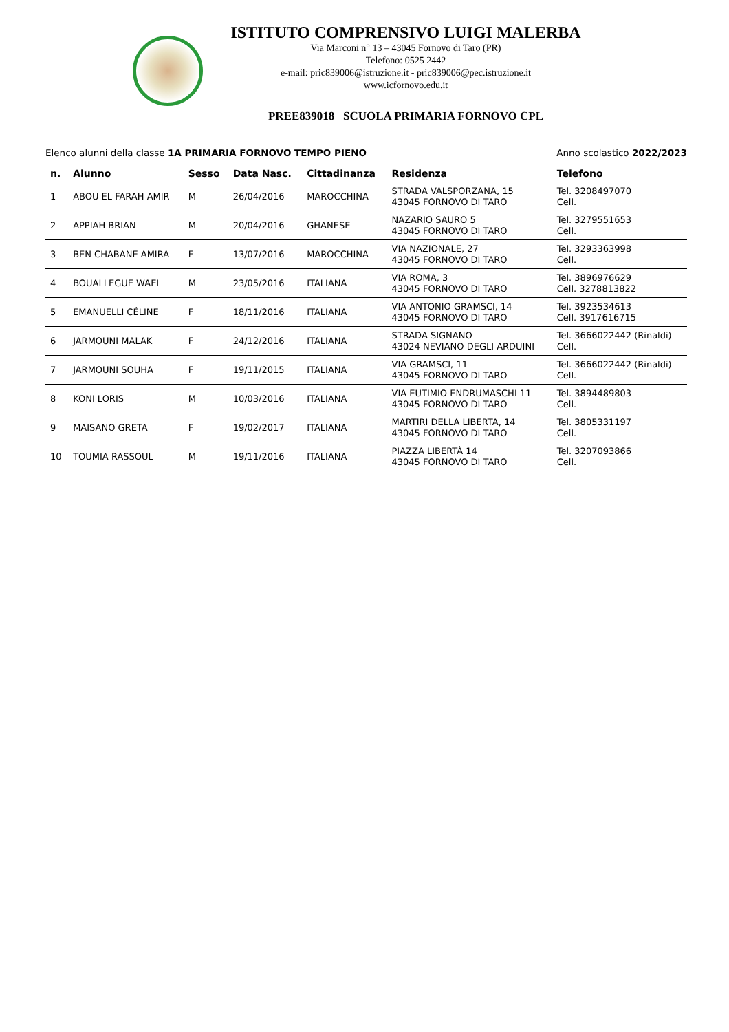ISTITUTO COMPRENSIVO LUIGI MALERBA
Via Marconi n° 13 – 43045 Fornovo di Taro (PR)
Telefono: 0525 2442
e-mail: pric839006@istruzione.it - pric839006@pec.istruzione.it
www.icfornovo.edu.it
PREE839018 SCUOLA PRIMARIA FORNOVO CPL
Elenco alunni della classe 1A PRIMARIA FORNOVO TEMPO PIENO Anno scolastico 2022/2023
| n. | Alunno | Sesso | Data Nasc. | Cittadinanza | Residenza | Telefono |
| --- | --- | --- | --- | --- | --- | --- |
| 1 | ABOU EL FARAH AMIR | M | 26/04/2016 | MAROCCHINA | STRADA VALSPORZANA, 15 43045 FORNOVO DI TARO | Tel. 3208497070 Cell. |
| 2 | APPIAH BRIAN | M | 20/04/2016 | GHANESE | NAZARIO SAURO 5 43045 FORNOVO DI TARO | Tel. 3279551653 Cell. |
| 3 | BEN CHABANE AMIRA | F | 13/07/2016 | MAROCCHINA | VIA NAZIONALE, 27 43045 FORNOVO DI TARO | Tel. 3293363998 Cell. |
| 4 | BOUALLEGUE WAEL | M | 23/05/2016 | ITALIANA | VIA ROMA, 3 43045 FORNOVO DI TARO | Tel. 3896976629 Cell. 3278813822 |
| 5 | EMANUELLI CÉLINE | F | 18/11/2016 | ITALIANA | VIA ANTONIO GRAMSCI, 14 43045 FORNOVO DI TARO | Tel. 3923534613 Cell. 3917616715 |
| 6 | JARMOUNI MALAK | F | 24/12/2016 | ITALIANA | STRADA SIGNANO 43024 NEVIANO DEGLI ARDUINI | Tel. 3666022442 (Rinaldi) Cell. |
| 7 | JARMOUNI SOUHA | F | 19/11/2015 | ITALIANA | VIA GRAMSCI, 11 43045 FORNOVO DI TARO | Tel. 3666022442 (Rinaldi) Cell. |
| 8 | KONI LORIS | M | 10/03/2016 | ITALIANA | VIA EUTIMIO ENDRUMASCHI 11 43045 FORNOVO DI TARO | Tel. 3894489803 Cell. |
| 9 | MAISANO GRETA | F | 19/02/2017 | ITALIANA | MARTIRI DELLA LIBERTA, 14 43045 FORNOVO DI TARO | Tel. 3805331197 Cell. |
| 10 | TOUMIA RASSOUL | M | 19/11/2016 | ITALIANA | PIAZZA LIBERTÀ 14 43045 FORNOVO DI TARO | Tel. 3207093866 Cell. |